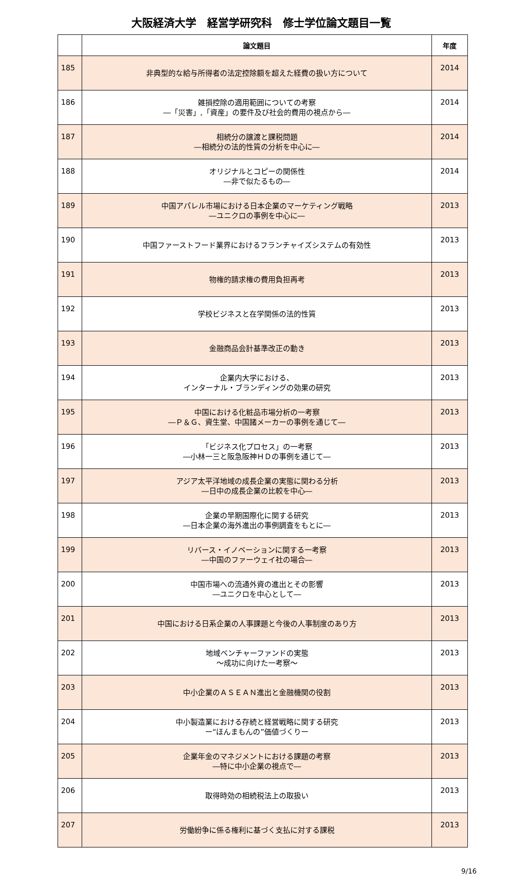大阪経済大学　経営学研究科　修士学位論文題目一覧
| | 論文題目 | 年度 |
| --- | --- | --- |
| 185 | 非典型的な給与所得者の法定控除額を超えた経費の扱い方について | 2014 |
| 186 | 雑損控除の適用範囲についての考察 ―「災害」,「資産」の要件及び社会的費用の視点から― | 2014 |
| 187 | 相続分の譲渡と課税問題 ―相続分の法的性質の分析を中心に― | 2014 |
| 188 | オリジナルとコピーの関係性 ―非で似たるもの― | 2014 |
| 189 | 中国アパレル市場における日本企業のマーケティング戦略 ―ユニクロの事例を中心に― | 2013 |
| 190 | 中国ファーストフード業界におけるフランチャイズシステムの有効性 | 2013 |
| 191 | 物権的請求権の費用負担再考 | 2013 |
| 192 | 学校ビジネスと在学関係の法的性質 | 2013 |
| 193 | 金融商品会計基準改正の動き | 2013 |
| 194 | 企業内大学における、 インターナル・ブランディングの効果の研究 | 2013 |
| 195 | 中国における化粧品市場分析の一考察 ―Ｐ＆Ｇ、資生堂、中国諸メーカーの事例を通じて― | 2013 |
| 196 | 「ビジネス化プロセス」の一考察 ―小林一三と阪急阪神ＨＤの事例を通じて― | 2013 |
| 197 | アジア太平洋地域の成長企業の実態に関わる分析 ―日中の成長企業の比較を中心― | 2013 |
| 198 | 企業の早期国際化に関する研究 ―日本企業の海外進出の事例調査をもとに― | 2013 |
| 199 | リバース・イノベーションに関する一考察 ―中国のファーウェイ社の場合― | 2013 |
| 200 | 中国市場への流通外資の進出とその影響 ―ユニクロを中心として― | 2013 |
| 201 | 中国における日系企業の人事課題と今後の人事制度のあり方 | 2013 |
| 202 | 地域ベンチャーファンドの実態 ～成功に向けた一考察～ | 2013 |
| 203 | 中小企業のＡＳＥＡＮ進出と金融機関の役割 | 2013 |
| 204 | 中小製造業における存続と経営戦略に関する研究 ー“ほんまもんの”価値づくりー | 2013 |
| 205 | 企業年金のマネジメントにおける課題の考察 ―特に中小企業の視点で― | 2013 |
| 206 | 取得時効の相続税法上の取扱い | 2013 |
| 207 | 労働紛争に係る権利に基づく支払に対する課税 | 2013 |
9/16